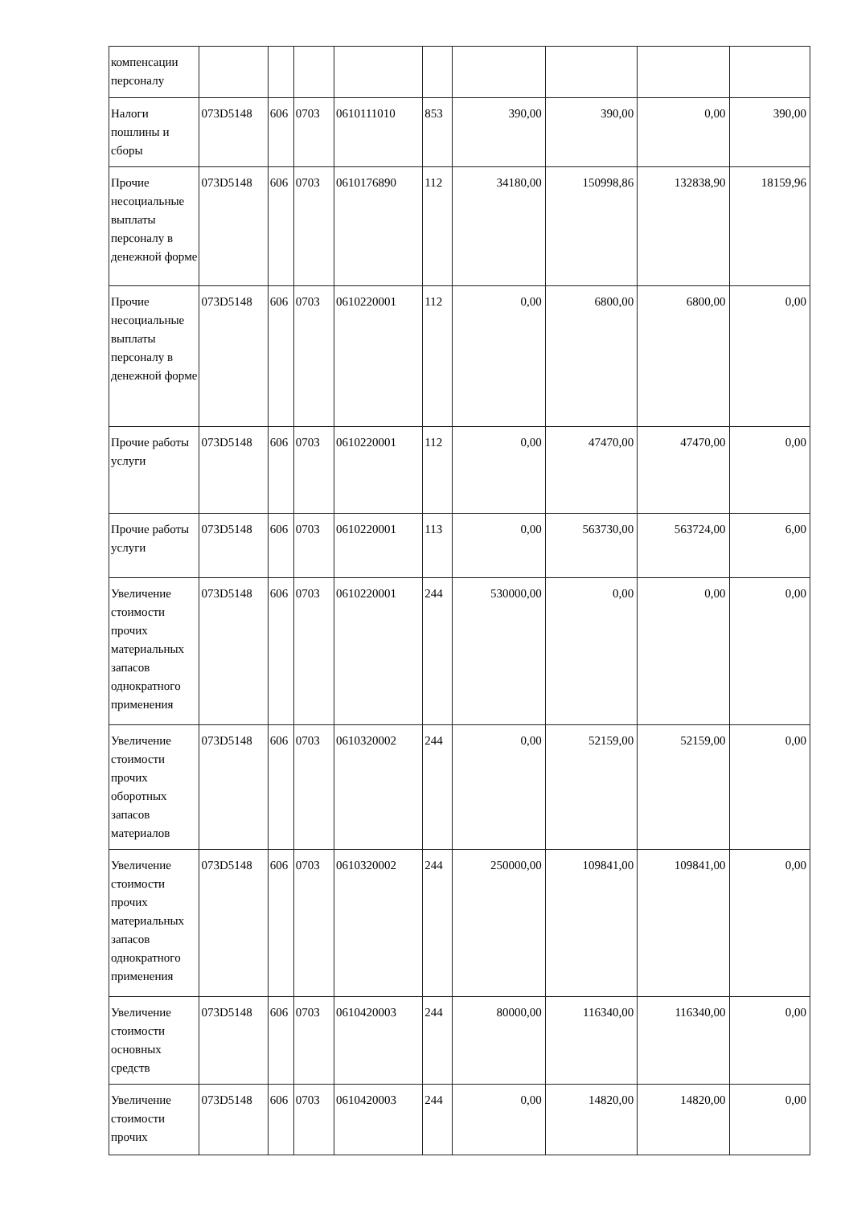| компенсации персоналу | | | | | | | | | |
| Налоги пошлины и сборы | 073D5148 | 606 | 0703 | 0610111010 | 853 | 390,00 | 390,00 | 0,00 | 390,00 |
| Прочие несоциальные выплаты персоналу в денежной форме | 073D5148 | 606 | 0703 | 0610176890 | 112 | 34180,00 | 150998,86 | 132838,90 | 18159,96 |
| Прочие несоциальные выплаты персоналу в денежной форме | 073D5148 | 606 | 0703 | 0610220001 | 112 | 0,00 | 6800,00 | 6800,00 | 0,00 |
| Прочие работы услуги | 073D5148 | 606 | 0703 | 0610220001 | 112 | 0,00 | 47470,00 | 47470,00 | 0,00 |
| Прочие работы услуги | 073D5148 | 606 | 0703 | 0610220001 | 113 | 0,00 | 563730,00 | 563724,00 | 6,00 |
| Увеличение стоимости прочих материальных запасов однократного применения | 073D5148 | 606 | 0703 | 0610220001 | 244 | 530000,00 | 0,00 | 0,00 | 0,00 |
| Увеличение стоимости прочих оборотных запасов материалов | 073D5148 | 606 | 0703 | 0610320002 | 244 | 0,00 | 52159,00 | 52159,00 | 0,00 |
| Увеличение стоимости прочих материальных запасов однократного применения | 073D5148 | 606 | 0703 | 0610320002 | 244 | 250000,00 | 109841,00 | 109841,00 | 0,00 |
| Увеличение стоимости основных средств | 073D5148 | 606 | 0703 | 0610420003 | 244 | 80000,00 | 116340,00 | 116340,00 | 0,00 |
| Увеличение стоимости прочих | 073D5148 | 606 | 0703 | 0610420003 | 244 | 0,00 | 14820,00 | 14820,00 | 0,00 |